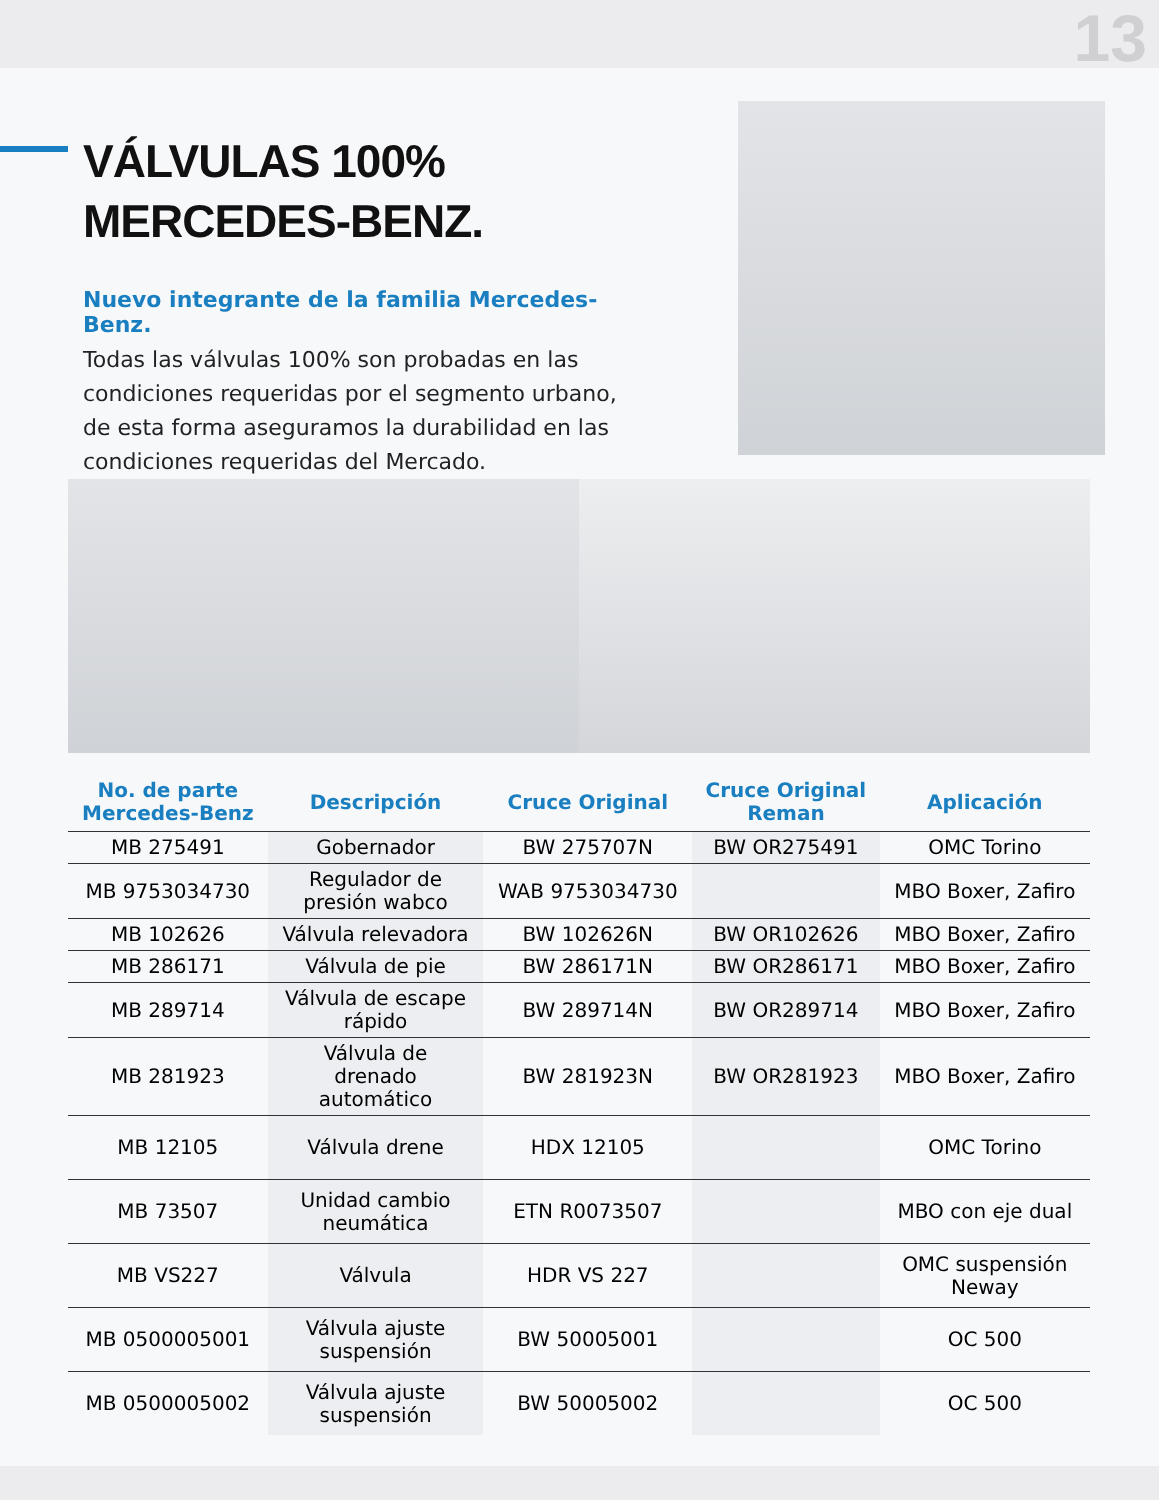13
VÁLVULAS 100%
MERCEDES-BENZ.
Nuevo integrante de la familia Mercedes-Benz.
Todas las válvulas 100% son probadas en las condiciones requeridas por el segmento urbano, de esta forma aseguramos la durabilidad en las condiciones requeridas del Mercado.
| No. de parte Mercedes-Benz | Descripción | Cruce Original | Cruce Original Reman | Aplicación |
| --- | --- | --- | --- | --- |
| MB 275491 | Gobernador | BW 275707N | BW OR275491 | OMC Torino |
| MB 9753034730 | Regulador de presión wabco | WAB 9753034730 | | MBO Boxer, Zafiro |
| MB 102626 | Válvula relevadora | BW 102626N | BW OR102626 | MBO Boxer, Zafiro |
| MB 286171 | Válvula de pie | BW 286171N | BW OR286171 | MBO Boxer, Zafiro |
| MB 289714 | Válvula de escape rápido | BW 289714N | BW OR289714 | MBO Boxer, Zafiro |
| MB 281923 | Válvula de drenado automático | BW 281923N | BW OR281923 | MBO Boxer, Zafiro |
| MB 12105 | Válvula drene | HDX 12105 | | OMC Torino |
| MB 73507 | Unidad cambio neumática | ETN R0073507 | | MBO con eje dual |
| MB VS227 | Válvula | HDR VS 227 | | OMC suspensión Neway |
| MB 0500005001 | Válvula ajuste suspensión | BW 50005001 | | OC 500 |
| MB 0500005002 | Válvula ajuste suspensión | BW 50005002 | | OC 500 |